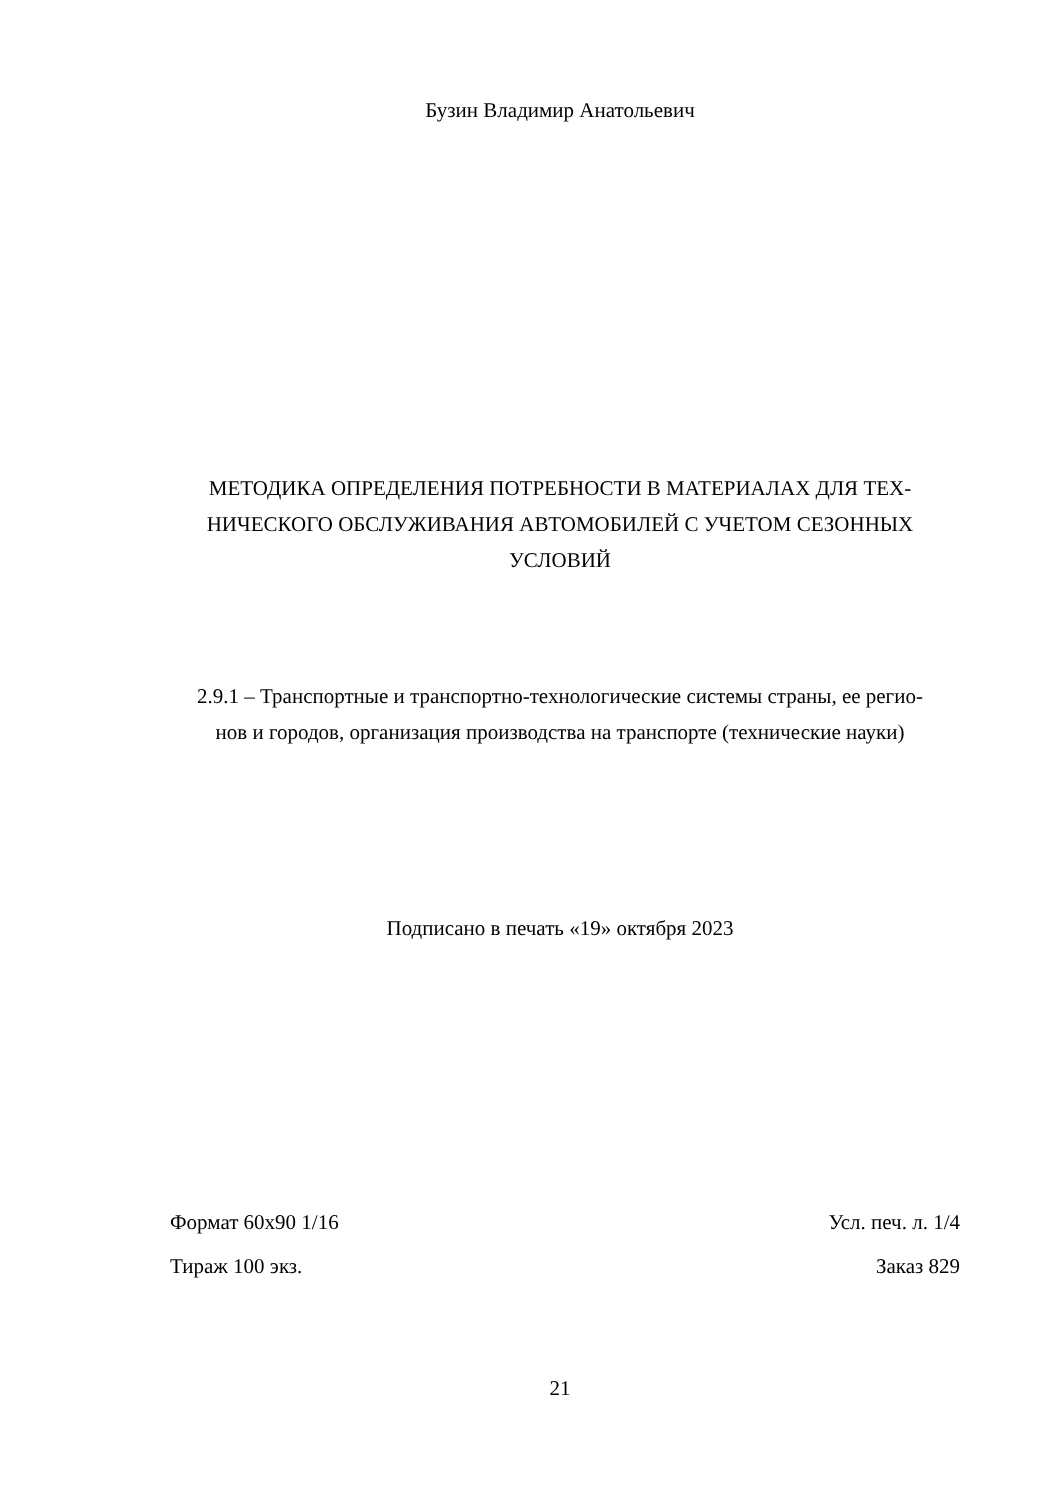Бузин Владимир Анатольевич
МЕТОДИКА ОПРЕДЕЛЕНИЯ ПОТРЕБНОСТИ В МАТЕРИАЛАХ ДЛЯ ТЕХ-
НИЧЕСКОГО ОБСЛУЖИВАНИЯ АВТОМОБИЛЕЙ С УЧЕТОМ СЕЗОННЫХ
УСЛОВИЙ
2.9.1 – Транспортные и транспортно-технологические системы страны, ее регио-
нов и городов, организация производства на транспорте (технические науки)
Подписано в печать «19» октября 2023
Формат 60х90 1/16 Усл. печ. л. 1/4
Тираж 100 экз. Заказ 829
21